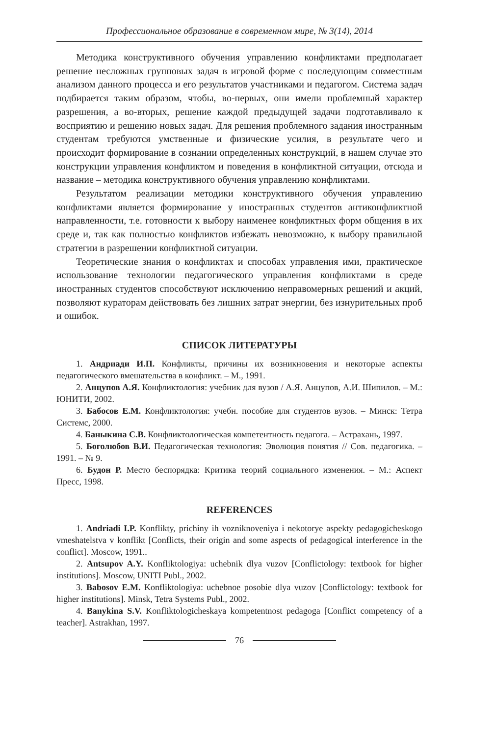Профессиональное образование в современном мире, № 3(14), 2014
Методика конструктивного обучения управлению конфликтами предполагает решение несложных групповых задач в игровой форме с последующим совместным анализом данного процесса и его результатов участниками и педагогом. Система задач подбирается таким образом, чтобы, во-первых, они имели проблемный характер разрешения, а во-вторых, решение каждой предыдущей задачи подготавливало к восприятию и решению новых задач. Для решения проблемного задания иностранным студентам требуются умственные и физические усилия, в результате чего и происходит формирование в сознании определенных конструкций, в нашем случае это конструкции управления конфликтом и поведения в конфликтной ситуации, отсюда и название – методика конструктивного обучения управлению конфликтами.
Результатом реализации методики конструктивного обучения управлению конфликтами является формирование у иностранных студентов антиконфликтной направленности, т.е. готовности к выбору наименее конфликтных форм общения в их среде и, так как полностью конфликтов избежать невозможно, к выбору правильной стратегии в разрешении конфликтной ситуации.
Теоретические знания о конфликтах и способах управления ими, практическое использование технологии педагогического управления конфликтами в среде иностранных студентов способствуют исключению неправомерных решений и акций, позволяют кураторам действовать без лишних затрат энергии, без изнурительных проб и ошибок.
СПИСОК ЛИТЕРАТУРЫ
1. Андриади И.П. Конфликты, причины их возникновения и некоторые аспекты педагогического вмешательства в конфликт. – М., 1991.
2. Анцупов А.Я. Конфликтология: учебник для вузов / А.Я. Анцупов, А.И. Шипилов. – М.: ЮНИТИ, 2002.
3. Бабосов Е.М. Конфликтология: учебн. пособие для студентов вузов. – Минск: Тетра Системс, 2000.
4. Баныкина С.В. Конфликтологическая компетентность педагога. – Астрахань, 1997.
5. Боголюбов В.И. Педагогическая технология: Эволюция понятия // Сов. педагогика. – 1991. – № 9.
6. Будон Р. Место беспорядка: Критика теорий социального изменения. – М.: Аспект Пресс, 1998.
REFERENCES
1. Andriadi I.P. Konflikty, prichiny ih vozniknoveniya i nekotorye aspekty pedagogicheskogo vmeshatelstva v konflikt [Conflicts, their origin and some aspects of pedagogical interference in the conflict]. Moscow, 1991..
2. Antsupov A.Y. Konfliktologiya: uchebnik dlya vuzov [Conflictology: textbook for higher institutions]. Moscow, UNITI Publ., 2002.
3. Babosov E.M. Konfliktologiya: uchebnoe posobie dlya vuzov [Conflictology: textbook for higher institutions]. Minsk, Tetra Systems Publ., 2002.
4. Banykina S.V. Konfliktologicheskaya kompetentnost pedagoga [Conflict competency of a teacher]. Astrakhan, 1997.
76